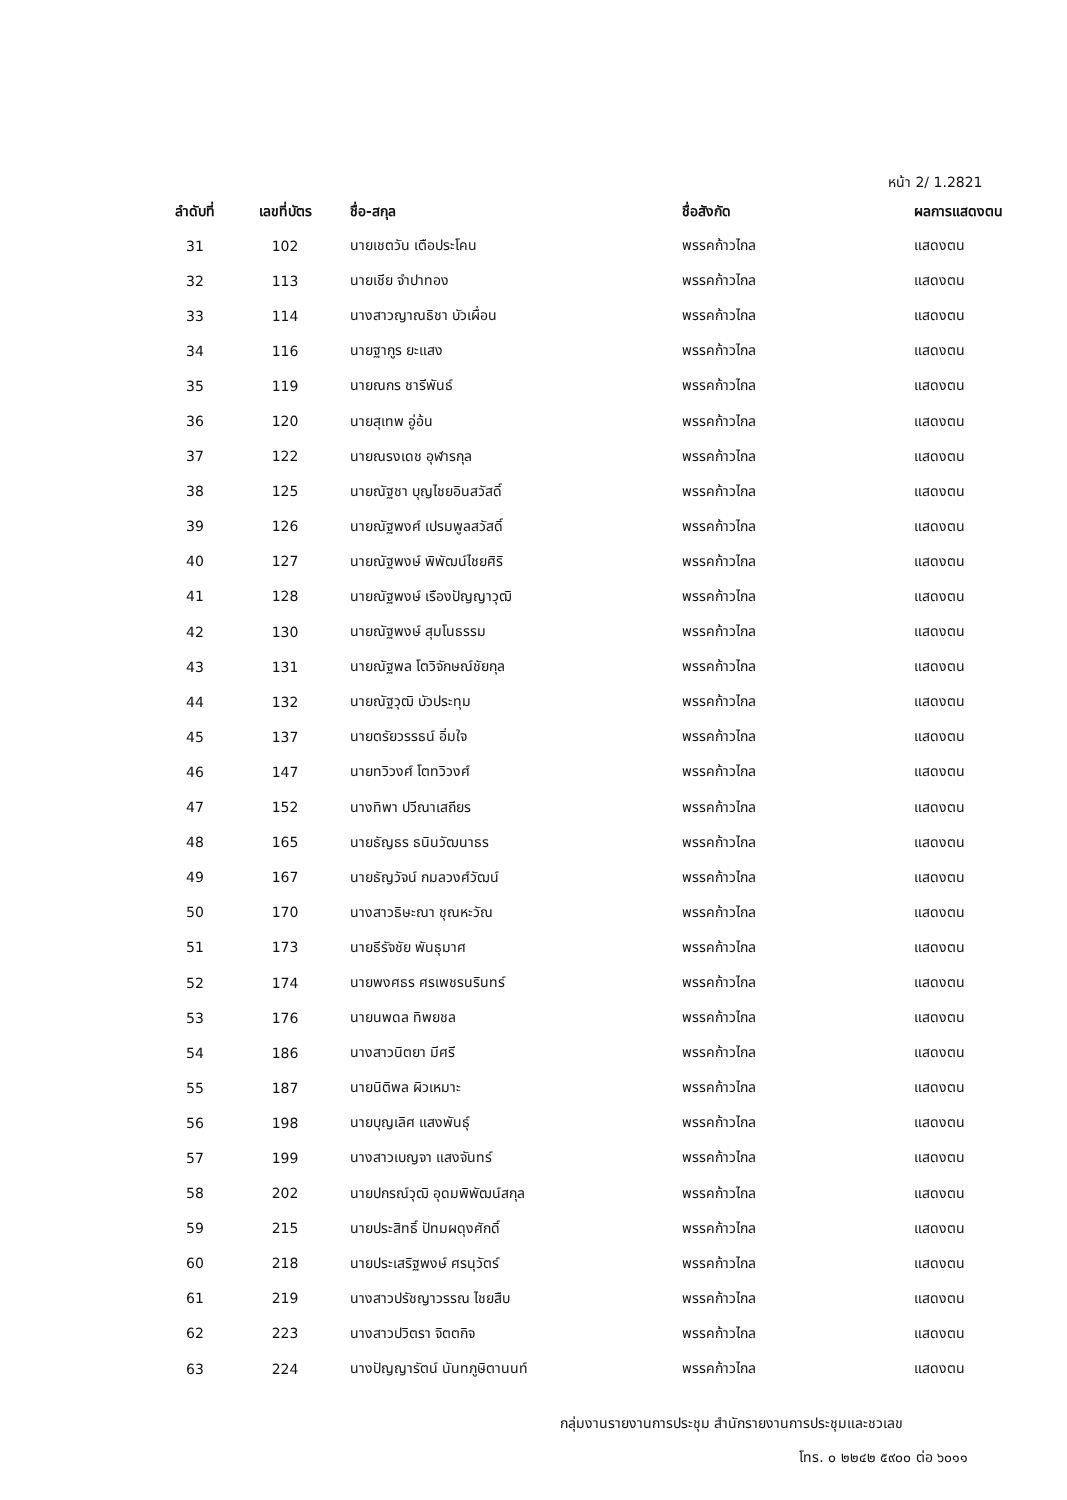หน้า 2/ 1.2821
| ลำดับที่ | เลขที่บัตร | ชื่อ-สกุล | ชื่อสังกัด | ผลการแสดงตน |
| --- | --- | --- | --- | --- |
| 31 | 102 | นายเชตวัน เตือประโคน | พรรคก้าวไกล | แสดงตน |
| 32 | 113 | นายเชีย จำปาทอง | พรรคก้าวไกล | แสดงตน |
| 33 | 114 | นางสาวญาณธิชา บัวเผื่อน | พรรคก้าวไกล | แสดงตน |
| 34 | 116 | นายฐากูร ยะแสง | พรรคก้าวไกล | แสดงตน |
| 35 | 119 | นายณกร ชารีพันธ์ | พรรคก้าวไกล | แสดงตน |
| 36 | 120 | นายสุเทพ อู่อ้น | พรรคก้าวไกล | แสดงตน |
| 37 | 122 | นายณรงเดช อุฬารกุล | พรรคก้าวไกล | แสดงตน |
| 38 | 125 | นายณัฐชา บุญไชยอินสวัสดิ์ | พรรคก้าวไกล | แสดงตน |
| 39 | 126 | นายณัฐพงศ์ เปรมพูลสวัสดิ์ | พรรคก้าวไกล | แสดงตน |
| 40 | 127 | นายณัฐพงษ์ พิพัฒน์ไชยศิริ | พรรคก้าวไกล | แสดงตน |
| 41 | 128 | นายณัฐพงษ์ เรืองปัญญาวุฒิ | พรรคก้าวไกล | แสดงตน |
| 42 | 130 | นายณัฐพงษ์ สุมโนธรรม | พรรคก้าวไกล | แสดงตน |
| 43 | 131 | นายณัฐพล โตวิจักษณ์ชัยกุล | พรรคก้าวไกล | แสดงตน |
| 44 | 132 | นายณัฐวุฒิ บัวประทุม | พรรคก้าวไกล | แสดงตน |
| 45 | 137 | นายตรัยวรรธน์ อิ่มใจ | พรรคก้าวไกล | แสดงตน |
| 46 | 147 | นายทวิวงศ์ โตทวิวงศ์ | พรรคก้าวไกล | แสดงตน |
| 47 | 152 | นางทิพา ปวีณาเสถียร | พรรคก้าวไกล | แสดงตน |
| 48 | 165 | นายธัญธร ธนินวัฒนาธร | พรรคก้าวไกล | แสดงตน |
| 49 | 167 | นายธัญวัจน์ กมลวงศ์วัฒน์ | พรรคก้าวไกล | แสดงตน |
| 50 | 170 | นางสาวธิษะณา ชุณหะวัณ | พรรคก้าวไกล | แสดงตน |
| 51 | 173 | นายธีรัจชัย พันธุมาศ | พรรคก้าวไกล | แสดงตน |
| 52 | 174 | นายพงศธร ศรเพชรนรินทร์ | พรรคก้าวไกล | แสดงตน |
| 53 | 176 | นายนพดล ทิพยชล | พรรคก้าวไกล | แสดงตน |
| 54 | 186 | นางสาวนิตยา มีศรี | พรรคก้าวไกล | แสดงตน |
| 55 | 187 | นายนิติพล ผิวเหมาะ | พรรคก้าวไกล | แสดงตน |
| 56 | 198 | นายบุญเลิศ แสงพันธุ์ | พรรคก้าวไกล | แสดงตน |
| 57 | 199 | นางสาวเบญจา แสงจันทร์ | พรรคก้าวไกล | แสดงตน |
| 58 | 202 | นายปกรณ์วุฒิ อุดมพิพัฒน์สกุล | พรรคก้าวไกล | แสดงตน |
| 59 | 215 | นายประสิทธิ์ ปัทมผดุงศักดิ์ | พรรคก้าวไกล | แสดงตน |
| 60 | 218 | นายประเสริฐพงษ์ ศรนุวัตร์ | พรรคก้าวไกล | แสดงตน |
| 61 | 219 | นางสาวปรัชญาวรรณ ไชยสืบ | พรรคก้าวไกล | แสดงตน |
| 62 | 223 | นางสาวปวิตรา จิตตกิจ | พรรคก้าวไกล | แสดงตน |
| 63 | 224 | นางปัญญารัตน์ นันทภูษิตานนท์ | พรรคก้าวไกล | แสดงตน |
กลุ่มงานรายงานการประชุม สำนักรายงานการประชุมและชวเลข
โทร. ๐ ๒๒๔๒ ๕๙๐๐ ต่อ ๖๐๑๑